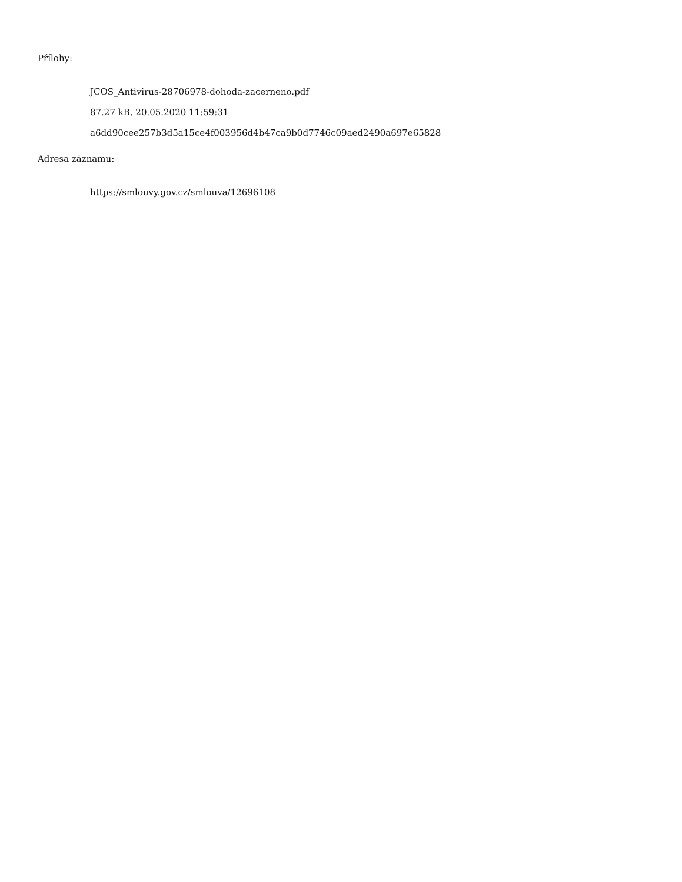Přílohy:
JCOS_Antivirus-28706978-dohoda-zacerneno.pdf
87.27 kB, 20.05.2020 11:59:31
a6dd90cee257b3d5a15ce4f003956d4b47ca9b0d7746c09aed2490a697e65828
Adresa záznamu:
https://smlouvy.gov.cz/smlouva/12696108